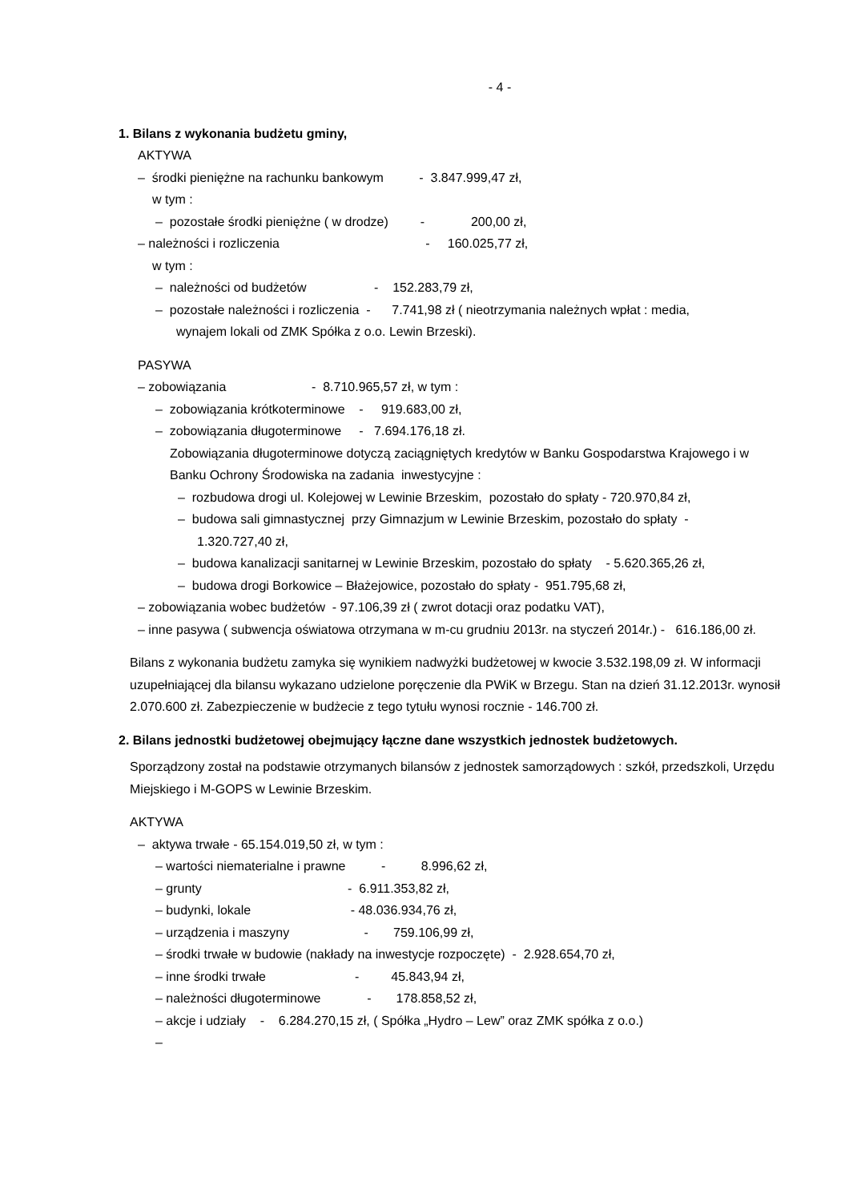- 4 -
1. Bilans z wykonania budżetu gminy,
AKTYWA
– środki pieniężne na rachunku bankowym - 3.847.999,47 zł,
w tym :
– pozostałe środki pieniężne ( w drodze) - 200,00 zł,
– należności i rozliczenia - 160.025,77 zł,
w tym :
– należności od budżetów - 152.283,79 zł,
– pozostałe należności i rozliczenia - 7.741,98 zł ( nieotrzymania należnych wpłat : media,
wynajem lokali od ZMK Spółka z o.o. Lewin Brzeski).
PASYWA
– zobowiązania - 8.710.965,57 zł, w tym :
– zobowiązania krótkoterminowe - 919.683,00 zł,
– zobowiązania długoterminowe - 7.694.176,18 zł.
Zobowiązania długoterminowe dotyczą zaciągniętych kredytów w Banku Gospodarstwa Krajowego i w Banku Ochrony Środowiska na zadania inwestycyjne :
– rozbudowa drogi ul. Kolejowej w Lewinie Brzeskim, pozostało do spłaty - 720.970,84 zł,
– budowa sali gimnastycznej przy Gimnazjum w Lewinie Brzeskim, pozostało do spłaty -
1.320.727,40 zł,
– budowa kanalizacji sanitarnej w Lewinie Brzeskim, pozostało do spłaty - 5.620.365,26 zł,
– budowa drogi Borkowice – Błażejowice, pozostało do spłaty - 951.795,68 zł,
– zobowiązania wobec budżetów - 97.106,39 zł ( zwrot dotacji oraz podatku VAT),
– inne pasywa ( subwencja oświatowa otrzymana w m-cu grudniu 2013r. na styczeń 2014r.) - 616.186,00 zł.
Bilans z wykonania budżetu zamyka się wynikiem nadwyżki budżetowej w kwocie 3.532.198,09 zł. W informacji uzupełniającej dla bilansu wykazano udzielone poręczenie dla PWiK w Brzegu. Stan na dzień 31.12.2013r. wynosił 2.070.600 zł. Zabezpieczenie w budżecie z tego tytułu wynosi rocznie - 146.700 zł.
2. Bilans jednostki budżetowej obejmujący łączne dane wszystkich jednostek budżetowych.
Sporządzony został na podstawie otrzymanych bilansów z jednostek samorządowych : szkół, przedszkoli, Urzędu Miejskiego i M-GOPS w Lewinie Brzeskim.
AKTYWA
– aktywa trwałe - 65.154.019,50 zł, w tym :
– wartości niematerialne i prawne - 8.996,62 zł,
– grunty - 6.911.353,82 zł,
– budynki, lokale - 48.036.934,76 zł,
– urządzenia i maszyny - 759.106,99 zł,
– środki trwałe w budowie (nakłady na inwestycje rozpoczęte) - 2.928.654,70 zł,
– inne środki trwałe - 45.843,94 zł,
– należności długoterminowe - 178.858,52 zł,
– akcje i udziały - 6.284.270,15 zł, ( Spółka „Hydro – Lew” oraz ZMK spółka z o.o.)
–